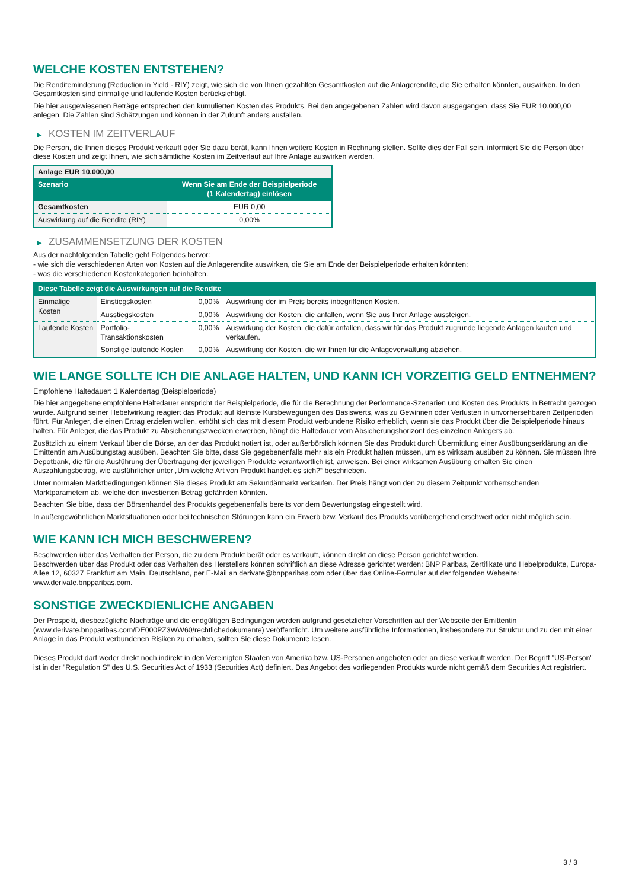WELCHE KOSTEN ENTSTEHEN?
Die Renditeminderung (Reduction in Yield - RIY) zeigt, wie sich die von Ihnen gezahlten Gesamtkosten auf die Anlagerendite, die Sie erhalten könnten, auswirken. In den Gesamtkosten sind einmalige und laufende Kosten berücksichtigt.
Die hier ausgewiesenen Beträge entsprechen den kumulierten Kosten des Produkts. Bei den angegebenen Zahlen wird davon ausgegangen, dass Sie EUR 10.000,00 anlegen. Die Zahlen sind Schätzungen und können in der Zukunft anders ausfallen.
▶ KOSTEN IM ZEITVERLAUF
Die Person, die Ihnen dieses Produkt verkauft oder Sie dazu berät, kann Ihnen weitere Kosten in Rechnung stellen. Sollte dies der Fall sein, informiert Sie die Person über diese Kosten und zeigt Ihnen, wie sich sämtliche Kosten im Zeitverlauf auf Ihre Anlage auswirken werden.
| Anlage EUR 10.000,00 | |
| --- | --- |
| Szenario | Wenn Sie am Ende der Beispielperiode (1 Kalendertag) einlösen |
| Gesamtkosten | EUR 0,00 |
| Auswirkung auf die Rendite (RIY) | 0,00% |
▶ ZUSAMMENSETZUNG DER KOSTEN
Aus der nachfolgenden Tabelle geht Folgendes hervor:
- wie sich die verschiedenen Arten von Kosten auf die Anlagerendite auswirken, die Sie am Ende der Beispielperiode erhalten könnten;
- was die verschiedenen Kostenkategorien beinhalten.
| Diese Tabelle zeigt die Auswirkungen auf die Rendite | | | |
| --- | --- | --- | --- |
| Einmalige Kosten | Einstiegskosten | 0,00% | Auswirkung der im Preis bereits inbegriffenen Kosten. |
| | Ausstiegskosten | 0,00% | Auswirkung der Kosten, die anfallen, wenn Sie aus Ihrer Anlage aussteigen. |
| Laufende Kosten | Portfolio-Transaktionskosten | 0,00% | Auswirkung der Kosten, die dafür anfallen, dass wir für das Produkt zugrunde liegende Anlagen kaufen und verkaufen. |
| | Sonstige laufende Kosten | 0,00% | Auswirkung der Kosten, die wir Ihnen für die Anlageverwaltung abziehen. |
WIE LANGE SOLLTE ICH DIE ANLAGE HALTEN, UND KANN ICH VORZEITIG GELD ENTNEHMEN?
Empfohlene Haltedauer: 1 Kalendertag (Beispielperiode)
Die hier angegebene empfohlene Haltedauer entspricht der Beispielperiode, die für die Berechnung der Performance-Szenarien und Kosten des Produkts in Betracht gezogen wurde. Aufgrund seiner Hebelwirkung reagiert das Produkt auf kleinste Kursbewegungen des Basiswerts, was zu Gewinnen oder Verlusten in unvorhersehbaren Zeitperioden führt. Für Anleger, die einen Ertrag erzielen wollen, erhöht sich das mit diesem Produkt verbundene Risiko erheblich, wenn sie das Produkt über die Beispielperiode hinaus halten. Für Anleger, die das Produkt zu Absicherungszwecken erwerben, hängt die Haltedauer vom Absicherungshorizont des einzelnen Anlegers ab.
Zusätzlich zu einem Verkauf über die Börse, an der das Produkt notiert ist, oder außerbörslich können Sie das Produkt durch Übermittlung einer Ausübungserklärung an die Emittentin am Ausübungstag ausüben. Beachten Sie bitte, dass Sie gegebenenfalls mehr als ein Produkt halten müssen, um es wirksam ausüben zu können. Sie müssen Ihre Depotbank, die für die Ausführung der Übertragung der jeweiligen Produkte verantwortlich ist, anweisen. Bei einer wirksamen Ausübung erhalten Sie einen Auszahlungsbetrag, wie ausführlicher unter „Um welche Art von Produkt handelt es sich?“ beschrieben.
Unter normalen Marktbedingungen können Sie dieses Produkt am Sekundärmarkt verkaufen. Der Preis hängt von den zu diesem Zeitpunkt vorherrschenden Marktparametern ab, welche den investierten Betrag gefährden könnten.
Beachten Sie bitte, dass der Börsenhandel des Produkts gegebenenfalls bereits vor dem Bewertungstag eingestellt wird.
In außergewöhnlichen Marktsituationen oder bei technischen Störungen kann ein Erwerb bzw. Verkauf des Produkts vorübergehend erschwert oder nicht möglich sein.
WIE KANN ICH MICH BESCHWEREN?
Beschwerden über das Verhalten der Person, die zu dem Produkt berät oder es verkauft, können direkt an diese Person gerichtet werden.
Beschwerden über das Produkt oder das Verhalten des Herstellers können schriftlich an diese Adresse gerichtet werden: BNP Paribas, Zertifikate und Hebelprodukte, Europa-Allee 12, 60327 Frankfurt am Main, Deutschland, per E-Mail an derivate@bnpparibas.com oder über das Online-Formular auf der folgenden Webseite: www.derivate.bnpparibas.com.
SONSTIGE ZWECKDIENLICHE ANGABEN
Der Prospekt, diesbezügliche Nachträge und die endgültigen Bedingungen werden aufgrund gesetzlicher Vorschriften auf der Webseite der Emittentin (www.derivate.bnpparibas.com/DE000PZ3WW60/rechtlichedokumente) veröffentlicht. Um weitere ausführliche Informationen, insbesondere zur Struktur und zu den mit einer Anlage in das Produkt verbundenen Risiken zu erhalten, sollten Sie diese Dokumente lesen.
Dieses Produkt darf weder direkt noch indirekt in den Vereinigten Staaten von Amerika bzw. US-Personen angeboten oder an diese verkauft werden. Der Begriff "US-Person" ist in der "Regulation S" des U.S. Securities Act of 1933 (Securities Act) definiert. Das Angebot des vorliegenden Produkts wurde nicht gemäß dem Securities Act registriert.
3 / 3